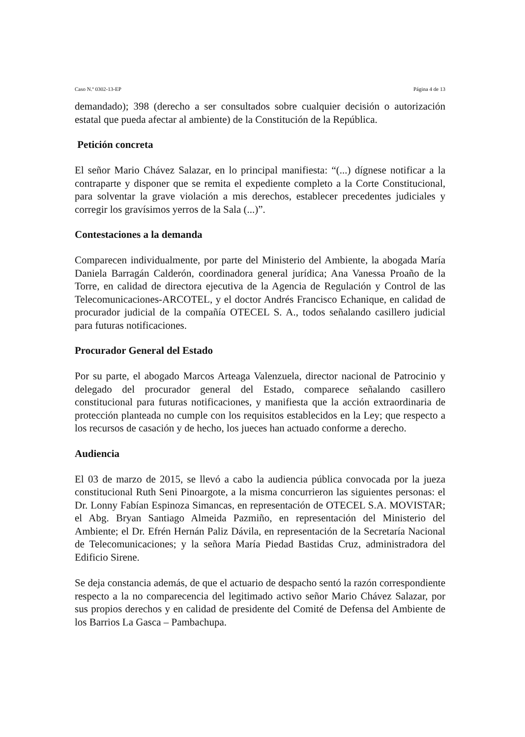Caso N.º 0302-13-EP Página 4 de 13
demandado); 398 (derecho a ser consultados sobre cualquier decisión o autorización estatal que pueda afectar al ambiente) de la Constitución de la República.
Petición concreta
El señor Mario Chávez Salazar, en lo principal manifiesta: “(...) dígnese notificar a la contraparte y disponer que se remita el expediente completo a la Corte Constitucional, para solventar la grave violación a mis derechos, establecer precedentes judiciales y corregir los gravísimos yerros de la Sala (...)”.
Contestaciones a la demanda
Comparecen individualmente, por parte del Ministerio del Ambiente, la abogada María Daniela Barragán Calderón, coordinadora general jurídica; Ana Vanessa Proaño de la Torre, en calidad de directora ejecutiva de la Agencia de Regulación y Control de las Telecomunicaciones-ARCOTEL, y el doctor Andrés Francisco Echanique, en calidad de procurador judicial de la compañía OTECEL S. A., todos señalando casillero judicial para futuras notificaciones.
Procurador General del Estado
Por su parte, el abogado Marcos Arteaga Valenzuela, director nacional de Patrocinio y delegado del procurador general del Estado, comparece señalando casillero constitucional para futuras notificaciones, y manifiesta que la acción extraordinaria de protección planteada no cumple con los requisitos establecidos en la Ley; que respecto a los recursos de casación y de hecho, los jueces han actuado conforme a derecho.
Audiencia
El 03 de marzo de 2015, se llevó a cabo la audiencia pública convocada por la jueza constitucional Ruth Seni Pinoargote, a la misma concurrieron las siguientes personas: el Dr. Lonny Fabían Espinoza Simancas, en representación de OTECEL S.A. MOVISTAR; el Abg. Bryan Santiago Almeida Pazmiño, en representación del Ministerio del Ambiente; el Dr. Efrén Hernán Paliz Dávila, en representación de la Secretaría Nacional de Telecomunicaciones; y la señora María Piedad Bastidas Cruz, administradora del Edificio Sirene.
Se deja constancia además, de que el actuario de despacho sentó la razón correspondiente respecto a la no comparecencia del legitimado activo señor Mario Chávez Salazar, por sus propios derechos y en calidad de presidente del Comité de Defensa del Ambiente de los Barrios La Gasca – Pambachupa.